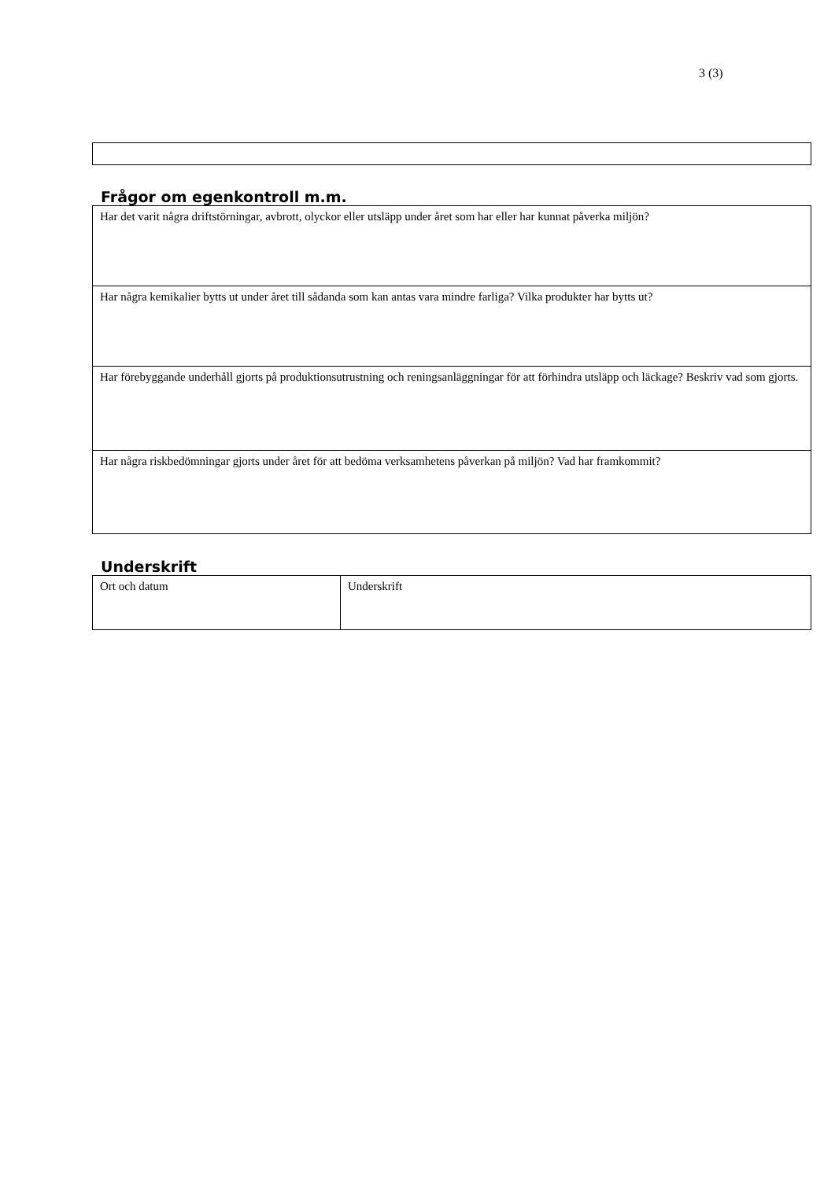3 (3)
Frågor om egenkontroll m.m.
| Har det varit några driftstörningar, avbrott, olyckor eller utsläpp under året som har eller har kunnat påverka miljön? |
| Har några kemikalier bytts ut under året till sådanda som kan antas vara mindre farliga? Vilka produkter har bytts ut? |
| Har förebyggande underhåll gjorts på produktionsutrustning och reningsanläggningar för att förhindra utsläpp och läckage? Beskriv vad som gjorts. |
| Har några riskbedömningar gjorts under året för att bedöma verksamhetens påverkan på miljön? Vad har framkommit? |
Underskrift
| Ort och datum | Underskrift |